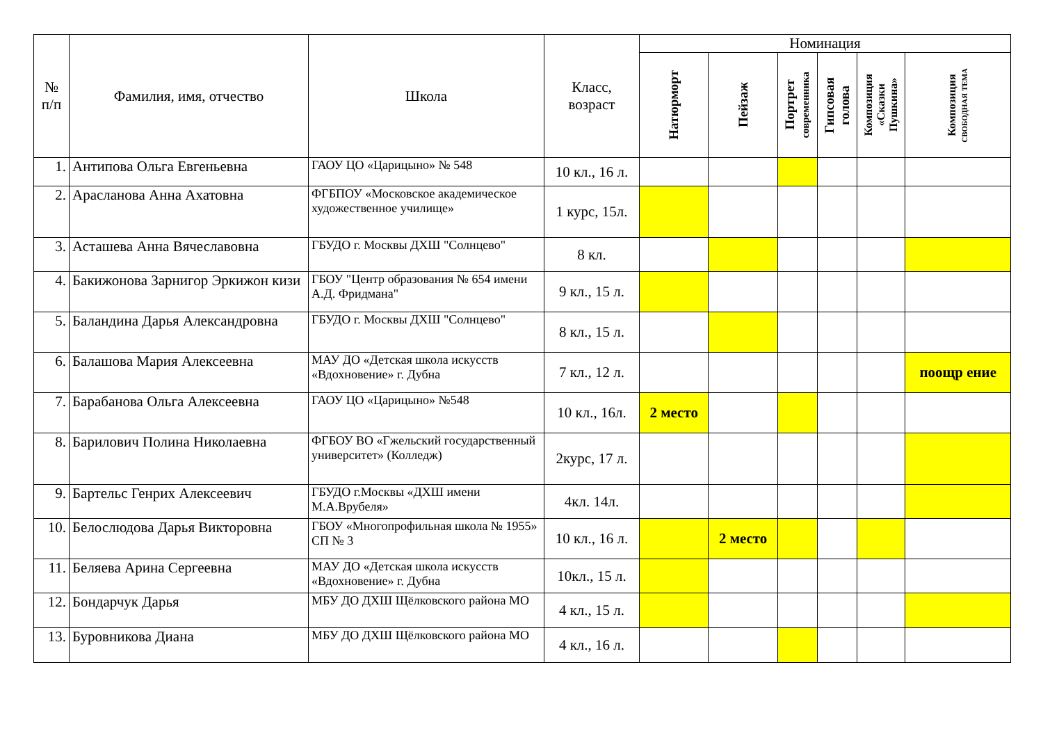| № п/п | Фамилия, имя, отчество | Школа | Класс, возраст | Номинация | | | | | |
| --- | --- | --- | --- | --- | --- | --- | --- | --- | --- |
| | | | | Натюрморт | Пейзаж | Портрет современника | Гипсовая голова | Композиция «Сказки Пушкина» | Композиция СВОБОДНАЯ ТЕМА |
| 1. | Антипова Ольга Евгеньевна | ГАОУ ЦО «Царицыно» № 548 | 10 кл., 16 л. | | | | | | |
| 2. | Арасланова Анна Ахатовна | ФГБПОУ «Московское академическое художественное училище» | 1 курс, 15л. | | | | | | |
| 3. | Асташева Анна Вячеславовна | ГБУДО г. Москвы ДХШ "Солнцево" | 8 кл. | | | | | | |
| 4. | Бакижонова Зарнигор Эркижон кизи | ГБОУ "Центр образования № 654 имени А.Д. Фридмана" | 9 кл., 15 л. | | | | | | |
| 5. | Баландина Дарья Александровна | ГБУДО г. Москвы ДХШ "Солнцево" | 8 кл., 15 л. | | | | | | |
| 6. | Балашова Мария Алексеевна | МАУ ДО «Детская школа искусств «Вдохновение» г. Дубна | 7 кл., 12 л. | | | | | | поощр ение |
| 7. | Барабанова Ольга Алексеевна | ГАОУ ЦО «Царицыно» №548 | 10 кл., 16л. | 2 место | | | | | |
| 8. | Барилович Полина Николаевна | ФГБОУ ВО «Гжельский государственный университет» (Колледж) | 2курс, 17 л. | | | | | | |
| 9. | Бартельс Генрих Алексеевич | ГБУДО г.Москвы «ДХШ имени М.А.Врубеля» | 4кл. 14л. | | | | | | |
| 10. | Белослюдова Дарья Викторовна | ГБОУ «Многопрофильная школа № 1955» СП № 3 | 10 кл., 16 л. | | 2 место | | | | |
| 11. | Беляева Арина Сергеевна | МАУ ДО «Детская школа искусств «Вдохновение» г. Дубна | 10кл., 15 л. | | | | | | |
| 12. | Бондарчук Дарья | МБУ ДО ДХШ Щёлковского района МО | 4 кл., 15 л. | | | | | | |
| 13. | Буровникова Диана | МБУ ДО ДХШ Щёлковского района МО | 4 кл., 16 л. | | | | | | |